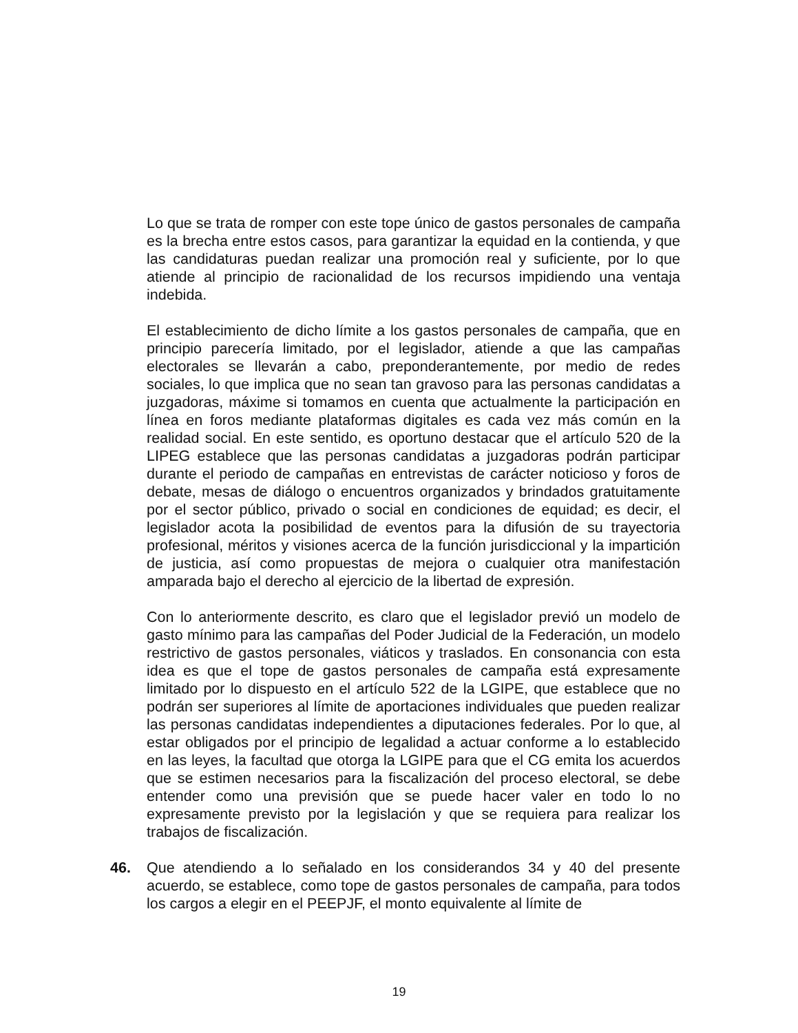Lo que se trata de romper con este tope único de gastos personales de campaña es la brecha entre estos casos, para garantizar la equidad en la contienda, y que las candidaturas puedan realizar una promoción real y suficiente, por lo que atiende al principio de racionalidad de los recursos impidiendo una ventaja indebida.
El establecimiento de dicho límite a los gastos personales de campaña, que en principio parecería limitado, por el legislador, atiende a que las campañas electorales se llevarán a cabo, preponderantemente, por medio de redes sociales, lo que implica que no sean tan gravoso para las personas candidatas a juzgadoras, máxime si tomamos en cuenta que actualmente la participación en línea en foros mediante plataformas digitales es cada vez más común en la realidad social. En este sentido, es oportuno destacar que el artículo 520 de la LIPEG establece que las personas candidatas a juzgadoras podrán participar durante el periodo de campañas en entrevistas de carácter noticioso y foros de debate, mesas de diálogo o encuentros organizados y brindados gratuitamente por el sector público, privado o social en condiciones de equidad; es decir, el legislador acota la posibilidad de eventos para la difusión de su trayectoria profesional, méritos y visiones acerca de la función jurisdiccional y la impartición de justicia, así como propuestas de mejora o cualquier otra manifestación amparada bajo el derecho al ejercicio de la libertad de expresión.
Con lo anteriormente descrito, es claro que el legislador previó un modelo de gasto mínimo para las campañas del Poder Judicial de la Federación, un modelo restrictivo de gastos personales, viáticos y traslados. En consonancia con esta idea es que el tope de gastos personales de campaña está expresamente limitado por lo dispuesto en el artículo 522 de la LGIPE, que establece que no podrán ser superiores al límite de aportaciones individuales que pueden realizar las personas candidatas independientes a diputaciones federales. Por lo que, al estar obligados por el principio de legalidad a actuar conforme a lo establecido en las leyes, la facultad que otorga la LGIPE para que el CG emita los acuerdos que se estimen necesarios para la fiscalización del proceso electoral, se debe entender como una previsión que se puede hacer valer en todo lo no expresamente previsto por la legislación y que se requiera para realizar los trabajos de fiscalización.
46. Que atendiendo a lo señalado en los considerandos 34 y 40 del presente acuerdo, se establece, como tope de gastos personales de campaña, para todos los cargos a elegir en el PEEPJF, el monto equivalente al límite de
19